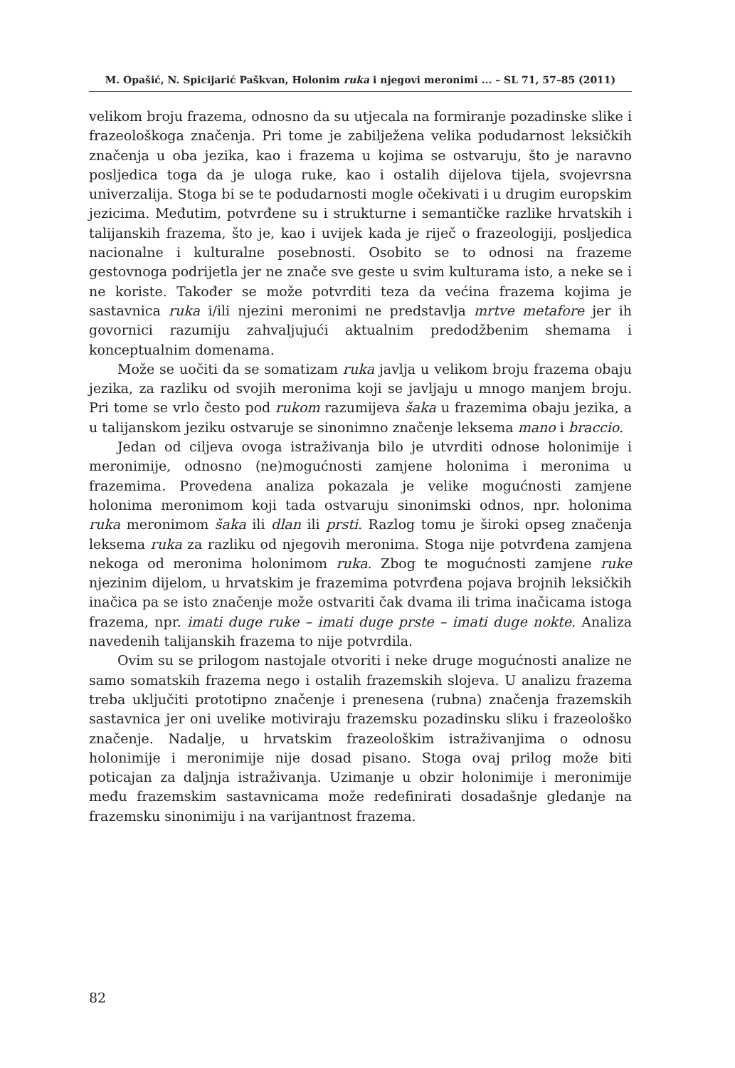M. Opašić, N. Spicijarić Paškvan, Holonim ruka i njegovi meronimi ... – SL 71, 57–85 (2011)
velikom broju frazema, odnosno da su utjecala na formiranje pozadinske slike i frazeološkoga značenja. Pri tome je zabilježena velika podudarnost leksičkih značenja u oba jezika, kao i frazema u kojima se ostvaruju, što je naravno posljedica toga da je uloga ruke, kao i ostalih dijelova tijela, svojevrsna univerzalija. Stoga bi se te podudarnosti mogle očekivati i u drugim europskim jezicima. Međutim, potvrđene su i strukturne i semantičke razlike hrvatskih i talijanskih frazema, što je, kao i uvijek kada je riječ o frazeologiji, posljedica nacionalne i kulturalne posebnosti. Osobito se to odnosi na frazeme gestovnoga podrijetla jer ne znače sve geste u svim kulturama isto, a neke se i ne koriste. Također se može potvrditi teza da većina frazema kojima je sastavnica ruka i/ili njezini meronimi ne predstavlja mrtve metafore jer ih govornici razumiju zahvaljujući aktualnim predodžbenim shemama i konceptualnim domenama.
Može se uočiti da se somatizam ruka javlja u velikom broju frazema obaju jezika, za razliku od svojih meronima koji se javljaju u mnogo manjem broju. Pri tome se vrlo često pod rukom razumijeva šaka u frazemima obaju jezika, a u talijanskom jeziku ostvaruje se sinonimno značenje leksema mano i braccio.
Jedan od ciljeva ovoga istraživanja bilo je utvrditi odnose holonimije i meronimije, odnosno (ne)mogućnosti zamjene holonima i meronima u frazemima. Provedena analiza pokazala je velike mogućnosti zamjene holonima meronimom koji tada ostvaruju sinonimski odnos, npr. holonima ruka meronimom šaka ili dlan ili prsti. Razlog tomu je široki opseg značenja leksema ruka za razliku od njegovih meronima. Stoga nije potvrđena zamjena nekoga od meronima holonimom ruka. Zbog te mogućnosti zamjene ruke njezinim dijelom, u hrvatskim je frazemima potvrđena pojava brojnih leksičkih inačica pa se isto značenje može ostvariti čak dvama ili trima inačicama istoga frazema, npr. imati duge ruke – imati duge prste – imati duge nokte. Analiza navedenih talijanskih frazema to nije potvrdila.
Ovim su se prilogom nastojale otvoriti i neke druge mogućnosti analize ne samo somatskih frazema nego i ostalih frazemskih slojeva. U analizu frazema treba uključiti prototipno značenje i prenesena (rubna) značenja frazemskih sastavnica jer oni uvelike motiviraju frazemsku pozadinsku sliku i frazeološko značenje. Nadalje, u hrvatskim frazeološkim istraživanjima o odnosu holonimije i meronimije nije dosad pisano. Stoga ovaj prilog može biti poticajan za daljnja istraživanja. Uzimanje u obzir holonimije i meronimije među frazemskim sastavnicama može redefinirati dosadašnje gledanje na frazemsku sinonimiju i na varijantnost frazema.
82